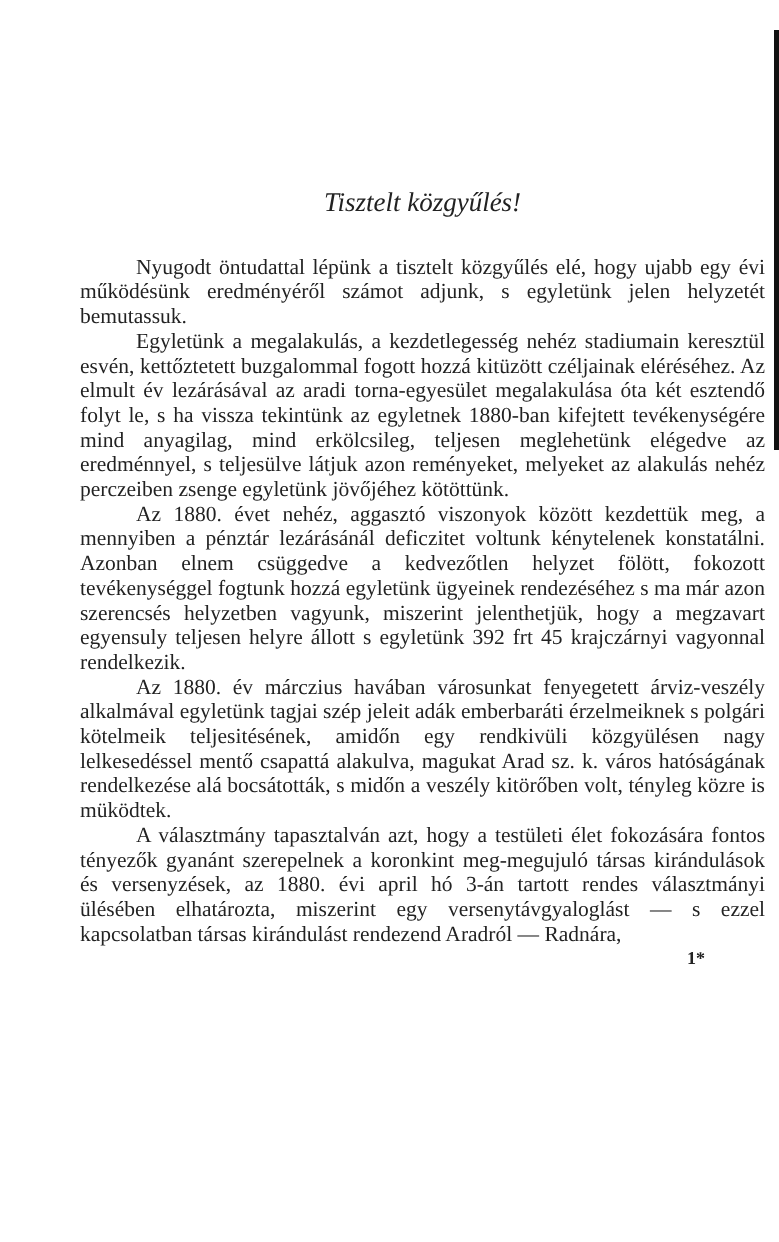Tisztelt közgyűlés!
Nyugodt öntudattal lépünk a tisztelt közgyűlés elé, hogy ujabb egy évi működésünk eredményéről számot adjunk, s egyletünk jelen helyzetét bemutassuk.
Egyletünk a megalakulás, a kezdetlegesség nehéz stadiumain keresztül esvén, kettőztetett buzgalommal fogott hozzá kitüzött czéljainak eléréséhez. Az elmult év lezárásával az aradi torna-egyesület megalakulása óta két esztendő folyt le, s ha vissza tekintünk az egyletnek 1880-ban kifejtett tevékenységére mind anyagilag, mind erkölcsileg, teljesen meglehetünk elégedve az eredménnyel, s teljesülve látjuk azon reményeket, melyeket az alakulás nehéz perczeiben zsenge egyletünk jövőjéhez kötöttünk.
Az 1880. évet nehéz, aggasztó viszonyok között kezdettük meg, a mennyiben a pénztár lezárásánál deficzitet voltunk kénytelenek konstatálni. Azonban elnem csüggedve a kedvezőtlen helyzet fölött, fokozott tevékenységgel fogtunk hozzá egyletünk ügyeinek rendezéséhez s ma már azon szerencsés helyzetben vagyunk, miszerint jelenthetjük, hogy a megzavart egyensuly teljesen helyre állott s egyletünk 392 frt 45 krajczárnyi vagyonnal rendelkezik.
Az 1880. év márczius havában városunkat fenyegetett árviz-veszély alkalmával egyletünk tagjai szép jeleit adák emberbaráti érzelmeiknek s polgári kötelmeik teljesitésének, amidőn egy rendkivüli közgyülésen nagy lelkesedéssel mentő csapattá alakulva, magukat Arad sz. k. város hatóságának rendelkezése alá bocsátották, s midőn a veszély kitörőben volt, tényleg közre is müködtek.
A választmány tapasztalván azt, hogy a testületi élet fokozására fontos tényezők gyanánt szerepelnek a koronkint meg-megujuló társas kirándulások és versenyzések, az 1880. évi april hó 3-án tartott rendes választmányi ülésében elhatározta, miszerint egy versenytávgyaloglást — s ezzel kapcsolatban társas kirándulást rendezend Aradról — Radnára,
1*